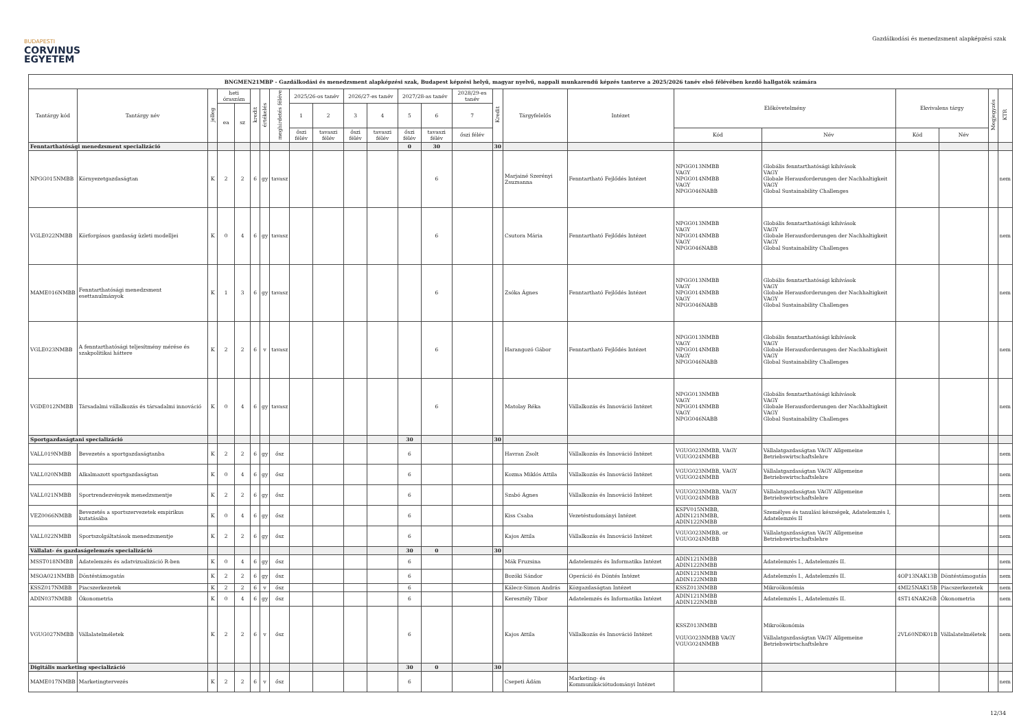BUDAPESTI
CORVINUS
EGYETEM
Gazdálkodási és menedzsment alapképzési szak
| BNGMEN21MBP - Gazdálkodási és menedzsment alapképzési szak, Budapest képzési helyű, magyar nyelvű, nappali munkarendű képzés tanterve a 2025/2026 tanév első félévében kezdő hallgatók számára | | | | | | | | | | | | | | | | | | | | | | | |
| --- | --- | --- | --- | --- | --- | --- | --- | --- | --- | --- | --- | --- | --- | --- | --- | --- | --- | --- | --- | --- | --- | --- | --- |
| Tantárgy kód | Tantárgy név | jelleg | heti óraszám | | kredit | értékelés | meghirdetés féléve | 2025/26-os tanév | | 2026/27-es tanév | | 2027/28-as tanév | | 2028/29-es tanév | Kredit | Tárgyfelelős | Intézet | Előkövetelmény | | Ekvivalens tárgy | | Megjegyzés | KTR |
| | | | ea | sz | | | | 1 | 2 | 3 | 4 | 5 | 6 | 7 | | | | | | | | | |
| | | | | | | | | őszi félév | tavaszi félév | őszi félév | tavaszi félév | őszi félév | tavaszi félév | őszi félév | | | | Kód | Név | Kód | Név | | |
| Fenntarthatósági menedzsment specializáció | | | | | | | | | | | | 0 | 30 | | 30 | | | | | | | | |
| NPGG015NMBB | Környezetgazdaságtan | K | 2 | 2 | 6 | gy | tavasz | | | | | | 6 | | | Marjainé Szerényi Zsuzsanna | Fenntartható Fejlődés Intézet | NPGG013NMBB VAGY NPGG014NMBB VAGY NPGG046NABB | Globális fenntarthatósági kihívások VAGY Globale Herausforderungen der Nachhaltigkeit VAGY Global Sustainability Challenges | | | | nem |
| VGLE022NMBB | Körforgásos gazdaság üzleti modelljei | K | 0 | 4 | 6 | gy | tavasz | | | | | | 6 | | | Csutora Mária | Fenntartható Fejlődés Intézet | NPGG013NMBB VAGY NPGG014NMBB VAGY NPGG046NABB | Globális fenntarthatósági kihívások VAGY Globale Herausforderungen der Nachhaltigkeit VAGY Global Sustainability Challenges | | | | nem |
| MAME016NMBB | Fenntarthatósági menedzsment esettanulmányok | K | 1 | 3 | 6 | gy | tavasz | | | | | | 6 | | | Zsóka Ágnes | Fenntartható Fejlődés Intézet | NPGG013NMBB VAGY NPGG014NMBB VAGY NPGG046NABB | Globális fenntarthatósági kihívások VAGY Globale Herausforderungen der Nachhaltigkeit VAGY Global Sustainability Challenges | | | | nem |
| VGLE023NMBB | A fenntarthatósági teljesítmény mérése és szakpolitikai háttere | K | 2 | 2 | 6 | v | tavasz | | | | | | 6 | | | Harangozó Gábor | Fenntartható Fejlődés Intézet | NPGG013NMBB VAGY NPGG014NMBB VAGY NPGG046NABB | Globális fenntarthatósági kihívások VAGY Globale Herausforderungen der Nachhaltigkeit VAGY Global Sustainability Challenges | | | | nem |
| VGDE012NMBB | Társadalmi vállalkozás és társadalmi innováció | K | 0 | 4 | 6 | gy | tavasz | | | | | | 6 | | | Matolay Réka | Vállalkozás és Innováció Intézet | NPGG013NMBB VAGY NPGG014NMBB VAGY NPGG046NABB | Globális fenntarthatósági kihívások VAGY Globale Herausforderungen der Nachhaltigkeit VAGY Global Sustainability Challenges | | | | nem |
| Sportgazdaságtani specializáció | | | | | | | | | | | | 30 | | | 30 | | | | | | | | |
| VALL019NMBB | Bevezetés a sportgazdaságtanba | K | 2 | 2 | 6 | gy | ősz | | | | | 6 | | | | Havran Zsolt | Vállalkozás és Innováció Intézet | VGUG023NMBB, VAGY VGUG024NMBB | Vállalatgazdaságtan VAGY Allgemeine Betriebswirtschaftslehre | | | | nem |
| VALL020NMBB | Alkalmazott sportgazdaságtan | K | 0 | 4 | 6 | gy | ősz | | | | | 6 | | | | Kozma Miklós Attila | Vállalkozás és Innováció Intézet | VGUG023NMBB, VAGY VGUG024NMBB | Vállalatgazdaságtan VAGY Allgemeine Betriebswirtschaftslehre | | | | nem |
| VALL021NMBB | Sportrendezvények menedzsmentje | K | 2 | 2 | 6 | gy | ősz | | | | | 6 | | | | Szabó Ágnes | Vállalkozás és Innováció Intézet | VGUG023NMBB, VAGY VGUG024NMBB | Vállalatgazdaságtan VAGY Allgemeine Betriebswirtschaftslehre | | | | nem |
| VEZ0066NMBB | Bevezetés a sportszervezetek empirikus kutatásába | K | 0 | 4 | 6 | gy | ősz | | | | | 6 | | | | Kiss Csaba | Vezetéstudományi Intézet | KSPV015NMBB, ADIN121NMBB, ADIN122NMBB | Személyes és tanulási készségek, Adatelemzés I, Adatelemzés II | | | | nem |
| VALL022NMBB | Sportszolgáltatások menedzsmentje | K | 2 | 2 | 6 | gy | ősz | | | | | 6 | | | | Kajos Attila | Vállalkozás és Innováció Intézet | VGUG023NMBB, or VGUG024NMBB | Vállalatgazdaságtan VAGY Allgemeine Betriebswirtschaftslehre | | | | nem |
| Vállalat- és gazdaságelemzés specializáció | | | | | | | | | | | | 30 | 0 | | 30 | | | | | | | | |
| MSST018NMBB | Adatelemzés és adatvizualizáció R-ben | K | 0 | 4 | 6 | gy | ősz | | | | | 6 | | | | Mák Fruzsina | Adatelemzés és Informatika Intézet | ADIN121NMBB ADIN122NMBB | Adatelemzés I., Adatelemzés II. | | | | nem |
| MSOA021NMBB | Döntéstámogatás | K | 2 | 2 | 6 | gy | ősz | | | | | 6 | | | | Bozóki Sándor | Operáció és Döntés Intézet | ADIN121NMBB ADIN122NMBB | Adatelemzés I., Adatelemzés II. | 4OP13NAK13B | Döntéstámogatás | | nem |
| KSSZ017NMBB | Piacszerkezetek | K | 2 | 2 | 6 | v | ősz | | | | | 6 | | | | Kálecz-Simon András | Közgazdaságtan Intézet | KSSZ013NMBB | Mikroökonómia | 4MI25NAK15B | Piacszerkezetek | | nem |
| ADIN037NMBB | Ökonometria | K | 0 | 4 | 6 | gy | ősz | | | | | 6 | | | | Keresztély Tibor | Adatelemzés és Informatika Intézet | ADIN121NMBB ADIN122NMBB | Adatelemzés I., Adatelemzés II. | 4ST14NAK26B | Ökonometria | | nem |
| VGUG027NMBB | Vállalatelméletek | K | 2 | 2 | 6 | v | ősz | | | | | 6 | | | | Kajos Attila | Vállalkozás és Innováció Intézet | KSSZ013NMBB VGUG023NMBB VAGY VGUG024NMBB | Mikroökonómia Vállalatgazdaságtan VAGY Allgemeine Betriebswirtschaftslehre | 2VL60NDK01B | Vállalatelméletek | | nem |
| Digitális marketing specializáció | | | | | | | | | | | | 30 | 0 | | 30 | | | | | | | | |
| MAME017NMBB | Marketingtervezés | K | 2 | 2 | 6 | v | ősz | | | | | 6 | | | | Csepeti Ádám | Marketing- és Kommunikációtudományi Intézet | | | | | | nem |
12/34